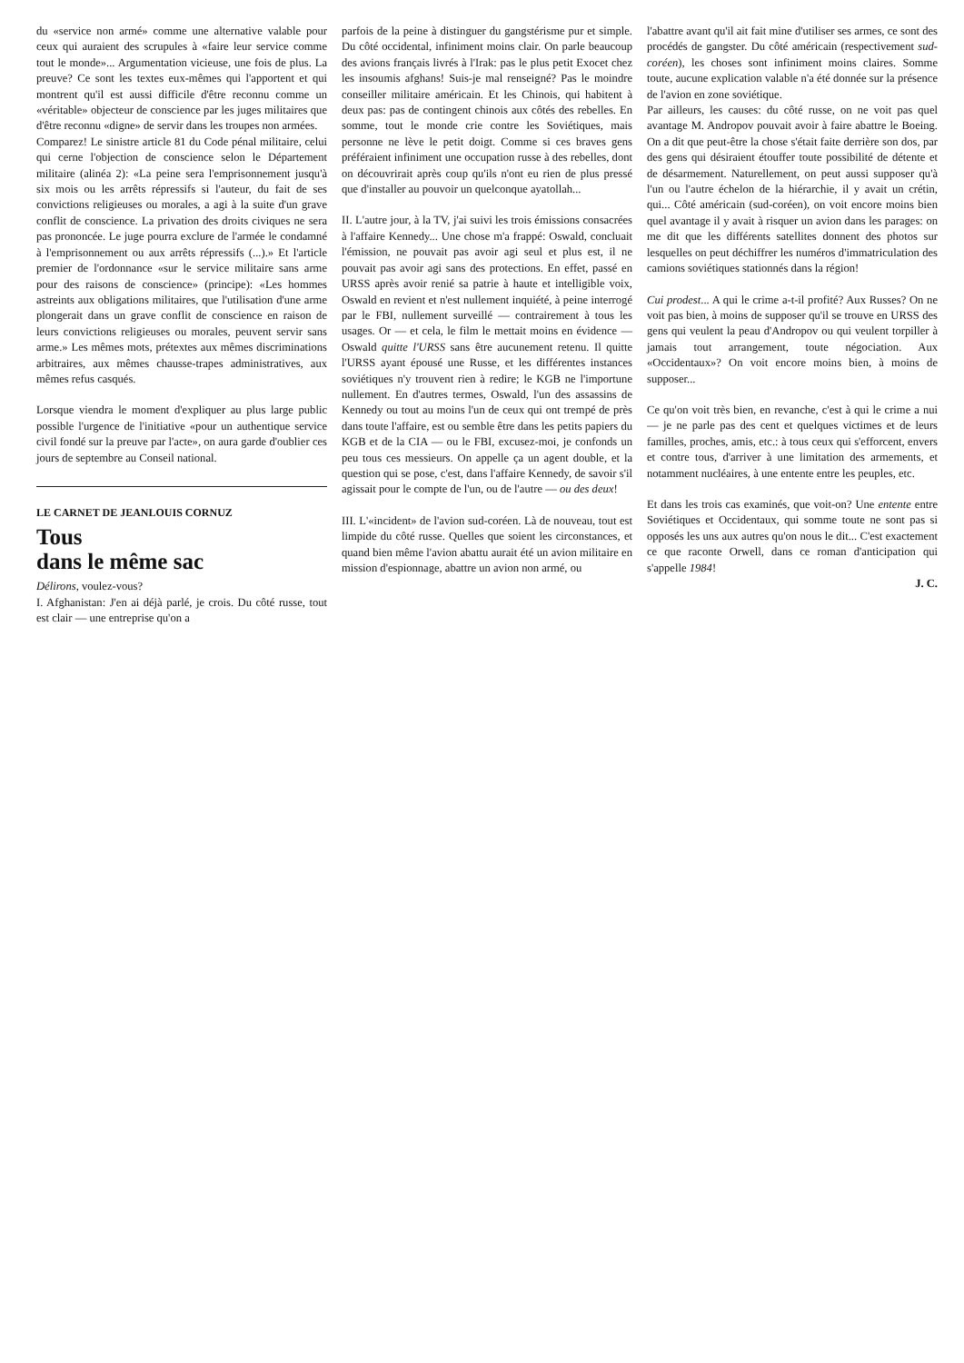du «service non armé» comme une alternative valable pour ceux qui auraient des scrupules à «faire leur service comme tout le monde»... Argumentation vicieuse, une fois de plus. La preuve? Ce sont les textes eux-mêmes qui l'apportent et qui montrent qu'il est aussi difficile d'être reconnu comme un «véritable» objecteur de conscience par les juges militaires que d'être reconnu «digne» de servir dans les troupes non armées.
Comparez! Le sinistre article 81 du Code pénal militaire, celui qui cerne l'objection de conscience selon le Département militaire (alinéa 2): «La peine sera l'emprisonnement jusqu'à six mois ou les arrêts répressifs si l'auteur, du fait de ses convictions religieuses ou morales, a agi à la suite d'un grave conflit de conscience. La privation des droits civiques ne sera pas prononcée. Le juge pourra exclure de l'armée le condamné à l'emprisonnement ou aux arrêts répressifs (...).» Et l'article premier de l'ordonnance «sur le service militaire sans arme pour des raisons de conscience» (principe): «Les hommes astreints aux obligations militaires, que l'utilisation d'une arme plongerait dans un grave conflit de conscience en raison de leurs convictions religieuses ou morales, peuvent servir sans arme.» Les mêmes mots, prétextes aux mêmes discriminations arbitraires, aux mêmes chausse-trapes administratives, aux mêmes refus casqués.
Lorsque viendra le moment d'expliquer au plus large public possible l'urgence de l'initiative «pour un authentique service civil fondé sur la preuve par l'acte», on aura garde d'oublier ces jours de septembre au Conseil national.
LE CARNET DE JEANLOUIS CORNUZ
Tous
dans le même sac
Délirons, voulez-vous?
I. Afghanistan: J'en ai déjà parlé, je crois. Du côté russe, tout est clair — une entreprise qu'on a
parfois de la peine à distinguer du gangstérisme pur et simple. Du côté occidental, infiniment moins clair. On parle beaucoup des avions français livrés à l'Irak: pas le plus petit Exocet chez les insoumis afghans! Suis-je mal renseigné? Pas le moindre conseiller militaire américain. Et les Chinois, qui habitent à deux pas: pas de contingent chinois aux côtés des rebelles. En somme, tout le monde crie contre les Soviétiques, mais personne ne lève le petit doigt. Comme si ces braves gens préféraient infiniment une occupation russe à des rebelles, dont on découvrirait après coup qu'ils n'ont eu rien de plus pressé que d'installer au pouvoir un quelconque ayatollah...
II. L'autre jour, à la TV, j'ai suivi les trois émissions consacrées à l'affaire Kennedy... Une chose m'a frappé: Oswald, concluait l'émission, ne pouvait pas avoir agi seul et plus est, il ne pouvait pas avoir agi sans des protections. En effet, passé en URSS après avoir renié sa patrie à haute et intelligible voix, Oswald en revient et n'est nullement inquiété, à peine interrogé par le FBI, nullement surveillé — contrairement à tous les usages. Or — et cela, le film le mettait moins en évidence — Oswald quitte l'URSS sans être aucunement retenu. Il quitte l'URSS ayant épousé une Russe, et les différentes instances soviétiques n'y trouvent rien à redire; le KGB ne l'importune nullement. En d'autres termes, Oswald, l'un des assassins de Kennedy ou tout au moins l'un de ceux qui ont trempé de près dans toute l'affaire, est ou semble être dans les petits papiers du KGB et de la CIA — ou le FBI, excusez-moi, je confonds un peu tous ces messieurs. On appelle ça un agent double, et la question qui se pose, c'est, dans l'affaire Kennedy, de savoir s'il agissait pour le compte de l'un, ou de l'autre — ou des deux!
III. L'«incident» de l'avion sud-coréen. Là de nouveau, tout est limpide du côté russe. Quelles que soient les circonstances, et quand bien même l'avion abattu aurait été un avion militaire en mission d'espionnage, abattre un avion non armé, ou
l'abattre avant qu'il ait fait mine d'utiliser ses armes, ce sont des procédés de gangster. Du côté américain (respectivement sud-coréen), les choses sont infiniment moins claires. Somme toute, aucune explication valable n'a été donnée sur la présence de l'avion en zone soviétique.
Par ailleurs, les causes: du côté russe, on ne voit pas quel avantage M. Andropov pouvait avoir à faire abattre le Boeing. On a dit que peut-être la chose s'était faite derrière son dos, par des gens qui désiraient étouffer toute possibilité de détente et de désarmement. Naturellement, on peut aussi supposer qu'à l'un ou l'autre échelon de la hiérarchie, il y avait un crétin, qui... Côté américain (sud-coréen), on voit encore moins bien quel avantage il y avait à risquer un avion dans les parages: on me dit que les différents satellites donnent des photos sur lesquelles on peut déchiffrer les numéros d'immatriculation des camions soviétiques stationnés dans la région!
Cui prodest... A qui le crime a-t-il profité? Aux Russes? On ne voit pas bien, à moins de supposer qu'il se trouve en URSS des gens qui veulent la peau d'Andropov ou qui veulent torpiller à jamais tout arrangement, toute négociation. Aux «Occidentaux»? On voit encore moins bien, à moins de supposer...
Ce qu'on voit très bien, en revanche, c'est à qui le crime a nui — je ne parle pas des cent et quelques victimes et de leurs familles, proches, amis, etc.: à tous ceux qui s'efforcent, envers et contre tous, d'arriver à une limitation des armements, et notamment nucléaires, à une entente entre les peuples, etc.
Et dans les trois cas examinés, que voit-on? Une entente entre Soviétiques et Occidentaux, qui somme toute ne sont pas si opposés les uns aux autres qu'on nous le dit... C'est exactement ce que raconte Orwell, dans ce roman d'anticipation qui s'appelle 1984!
J. C.